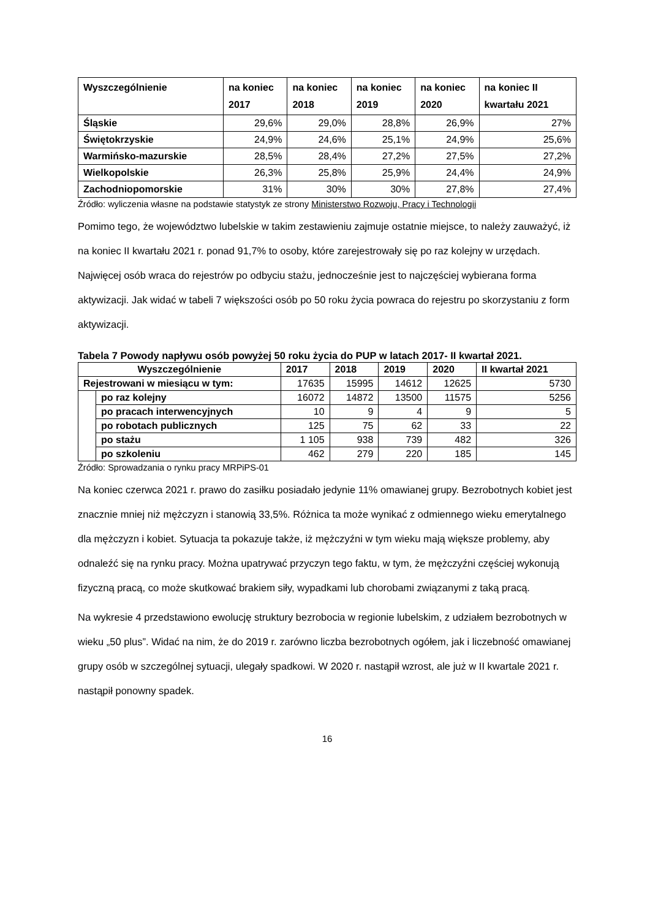| Wyszczególnienie | na koniec 2017 | na koniec 2018 | na koniec 2019 | na koniec 2020 | na koniec II kwartału 2021 |
| --- | --- | --- | --- | --- | --- |
| Śląskie | 29,6% | 29,0% | 28,8% | 26,9% | 27% |
| Świętokrzyskie | 24,9% | 24,6% | 25,1% | 24,9% | 25,6% |
| Warmińsko-mazurskie | 28,5% | 28,4% | 27,2% | 27,5% | 27,2% |
| Wielkopolskie | 26,3% | 25,8% | 25,9% | 24,4% | 24,9% |
| Zachodniopomorskie | 31% | 30% | 30% | 27,8% | 27,4% |
Źródło: wyliczenia własne na podstawie statystyk ze strony Ministerstwo Rozwoju, Pracy i Technologii
Pomimo tego, że województwo lubelskie w takim zestawieniu zajmuje ostatnie miejsce, to należy zauważyć, iż na koniec II kwartału 2021 r. ponad 91,7% to osoby, które zarejestrowały się po raz kolejny w urzędach. Najwięcej osób wraca do rejestrów po odbyciu stażu, jednocześnie jest to najczęściej wybierana forma aktywizacji. Jak widać w tabeli 7 większości osób po 50 roku życia powraca do rejestru po skorzystaniu z form aktywizacji.
Tabela 7 Powody napływu osób powyżej 50 roku życia do PUP w latach 2017- II kwartał 2021.
| Wyszczególnienie | | 2017 | 2018 | 2019 | 2020 | II kwartał 2021 |
| --- | --- | --- | --- | --- | --- | --- |
| Rejestrowani w miesiącu w tym: | | 17635 | 15995 | 14612 | 12625 | 5730 |
| | po raz kolejny | 16072 | 14872 | 13500 | 11575 | 5256 |
| | po pracach interwencyjnych | 10 | 9 | 4 | 9 | 5 |
| | po robotach publicznych | 125 | 75 | 62 | 33 | 22 |
| | po stażu | 1 105 | 938 | 739 | 482 | 326 |
| | po szkoleniu | 462 | 279 | 220 | 185 | 145 |
Źródło: Sprowadzania o rynku pracy MRPiPS-01
Na koniec czerwca 2021 r. prawo do zasiłku posiadało jedynie 11% omawianej grupy. Bezrobotnych kobiet jest znacznie mniej niż mężczyzn i stanowią 33,5%. Różnica ta może wynikać z odmiennego wieku emerytalnego dla mężczyzn i kobiet. Sytuacja ta pokazuje także, iż mężczyźni w tym wieku mają większe problemy, aby odnaleźć się na rynku pracy. Można upatrywać przyczyn tego faktu, w tym, że mężczyźni częściej wykonują fizyczną pracą, co może skutkować brakiem siły, wypadkami lub chorobami związanymi z taką pracą.
Na wykresie 4 przedstawiono ewolucję struktury bezrobocia w regionie lubelskim, z udziałem bezrobotnych w wieku „50 plus”. Widać na nim, że do 2019 r. zarówno liczba bezrobotnych ogółem, jak i liczebność omawianej grupy osób w szczególnej sytuacji, ulegały spadkowi. W 2020 r. nastąpił wzrost, ale już w II kwartale 2021 r. nastąpił ponowny spadek.
16